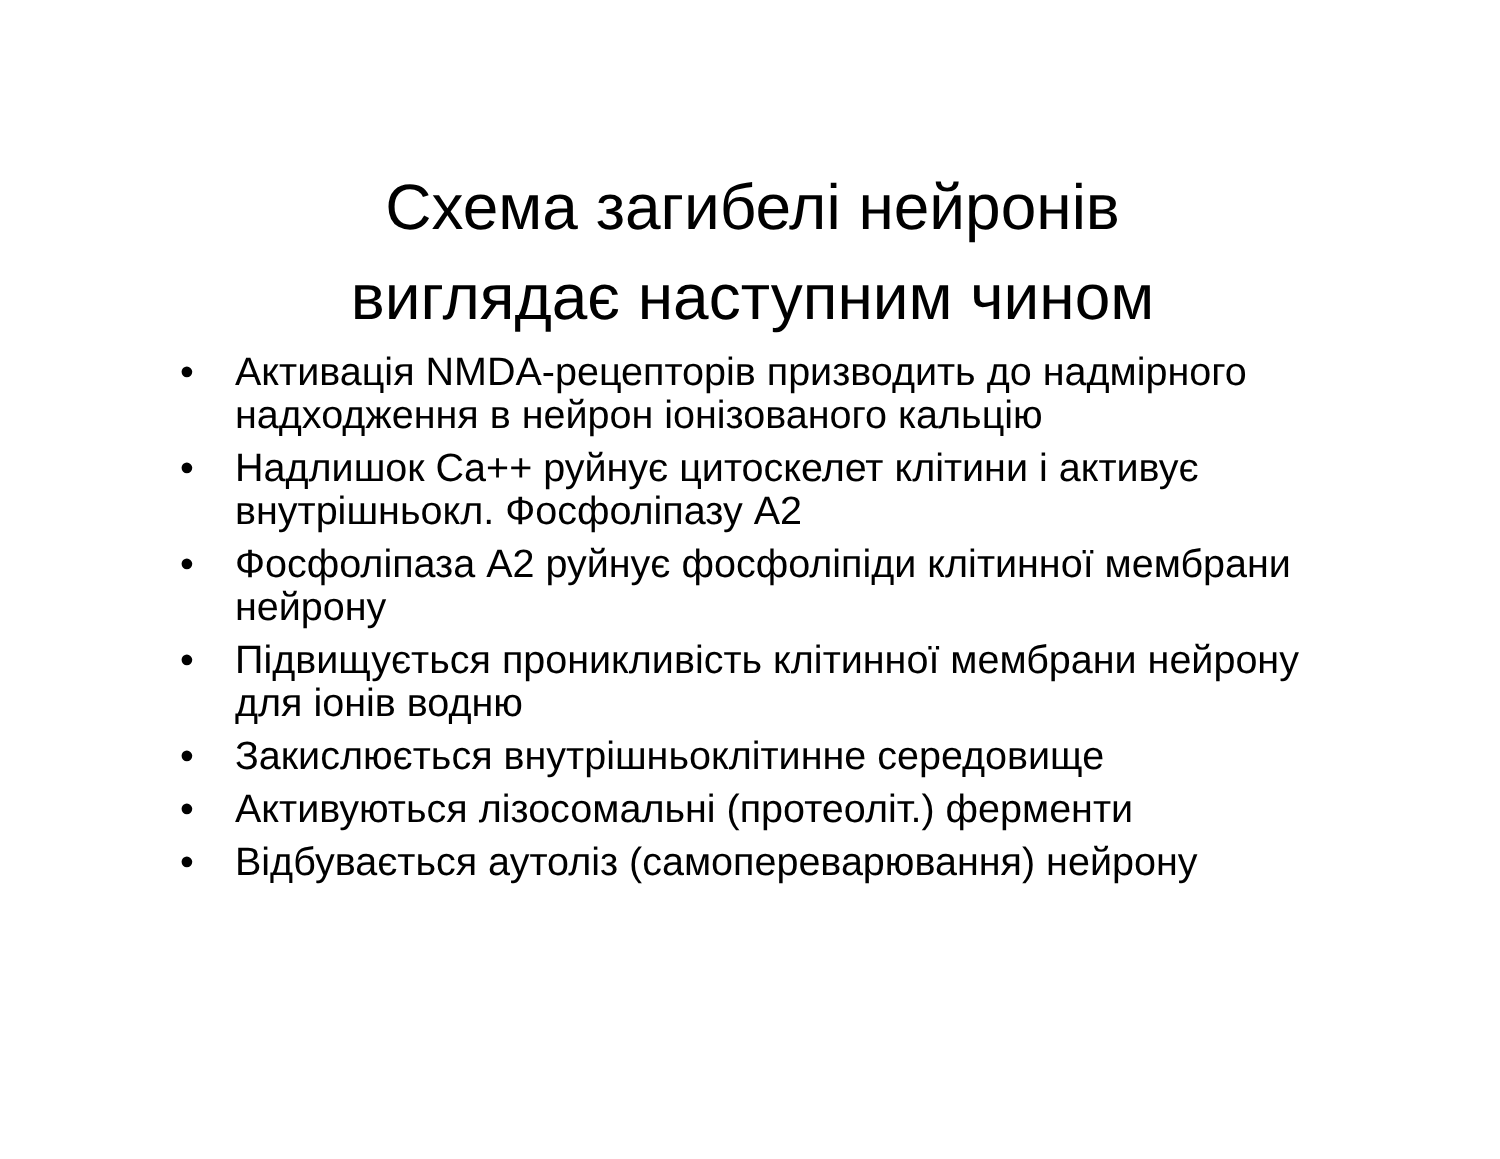Схема загибелі нейронів виглядає наступним чином
• Активація NMDA-рецепторів призводить до надмірного надходження в нейрон іонізованого кальцію
• Надлишок Ca++ руйнує цитоскелет клітини і активує внутрішньокл. Фосфоліпазу А2
• Фосфоліпаза А2 руйнує фосфоліпіди клітинної мембрани нейрону
• Підвищується проникливість клітинної мембрани нейрону для іонів водню
• Закислюється внутрішньоклітинне середовище
• Активуються лізосомальні (протеоліт.) ферменти
• Відбувається аутоліз (самопереварювання) нейрону